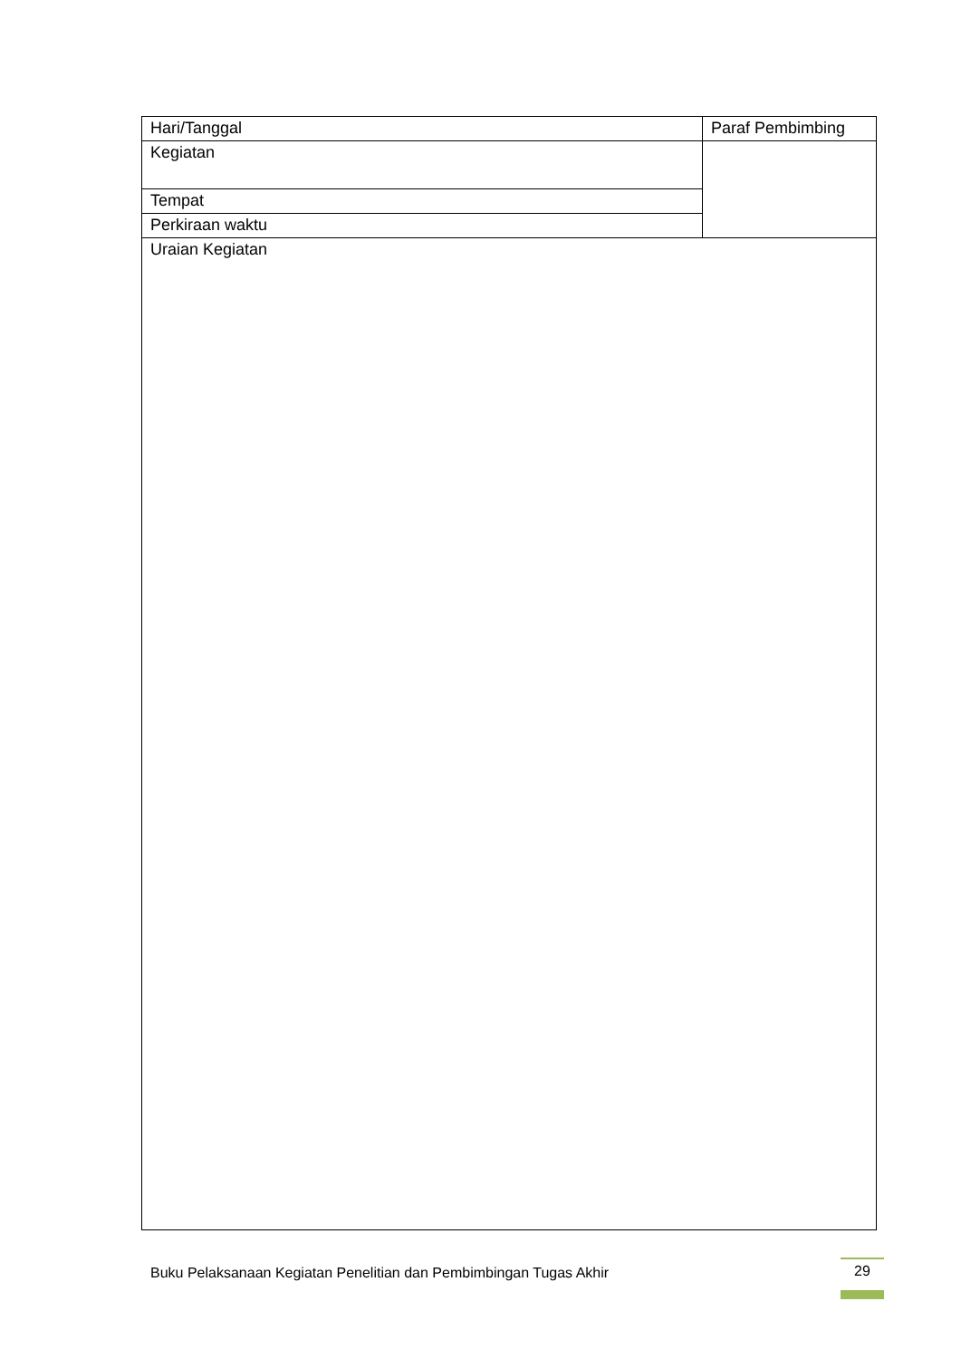| Hari/Tanggal | Paraf Pembimbing |
| Kegiatan | |
| Tempat | |
| Perkiraan waktu | |
| Uraian Kegiatan | |
Buku Pelaksanaan Kegiatan Penelitian dan Pembimbingan Tugas Akhir
29